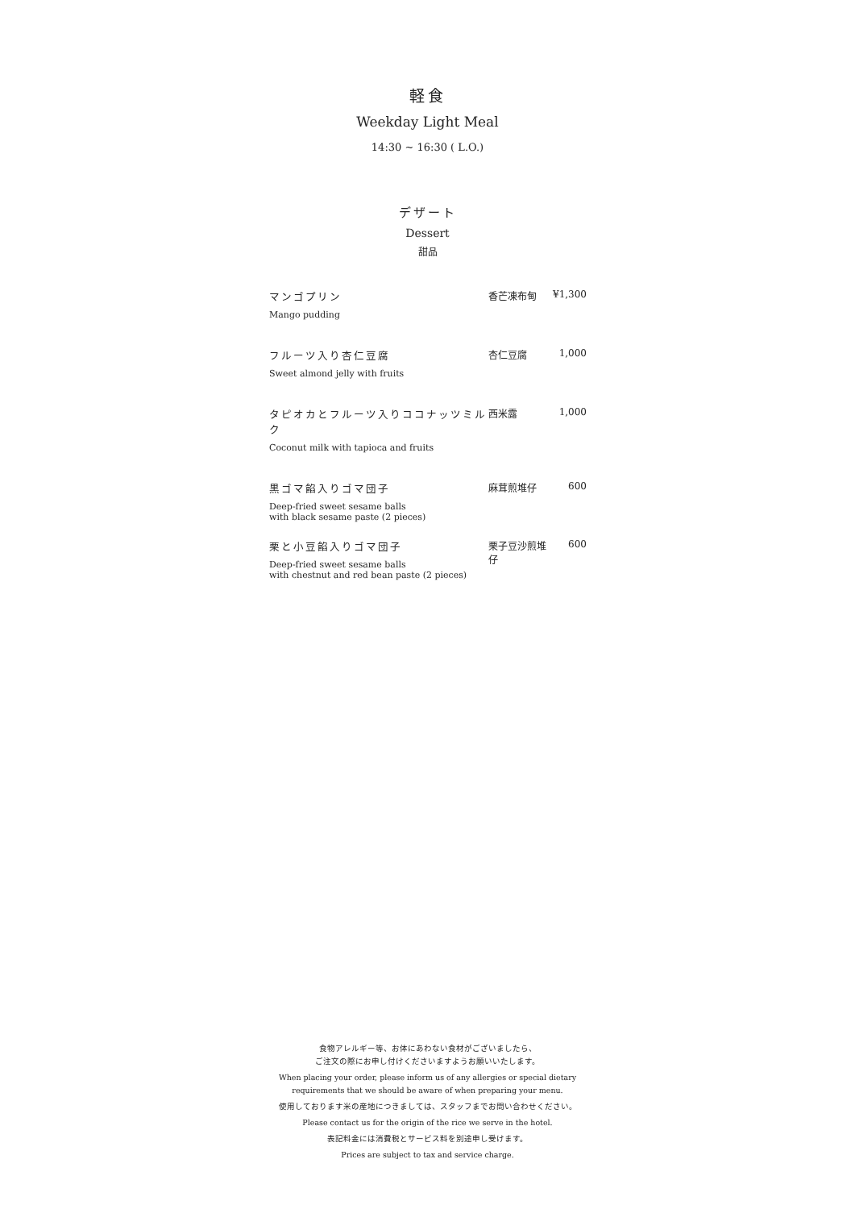軽食
Weekday Light Meal
14:30 ~ 16:30 ( L.O.)
デザート
Dessert
甜品
| マンゴプリン Mango pudding | 香芒凍布甸 | ¥1,300 |
| フルーツ入り杏仁豆腐 Sweet almond jelly with fruits | 杏仁豆腐 | 1,000 |
| タピオカとフルーツ入りココナッツミルク Coconut milk with tapioca and fruits | 西米露 | 1,000 |
| 黒ゴマ餡入りゴマ団子 Deep-fried sweet sesame balls with black sesame paste (2 pieces) | 麻茸煎堆仔 | 600 |
| 栗と小豆餡入りゴマ団子 Deep-fried sweet sesame balls with chestnut and red bean paste (2 pieces) | 栗子豆沙煎堆仔 | 600 |
食物アレルギー等、お体にあわない食材がございましたら、
ご注文の際にお申し付けくださいますようお願いいたします。
When placing your order, please inform us of any allergies or special dietary
requirements that we should be aware of when preparing your menu.
使用しております米の産地につきましては、スタッフまでお問い合わせください。
Please contact us for the origin of the rice we serve in the hotel.
表記料金には消費税とサービス料を別途申し受けます。
Prices are subject to tax and service charge.